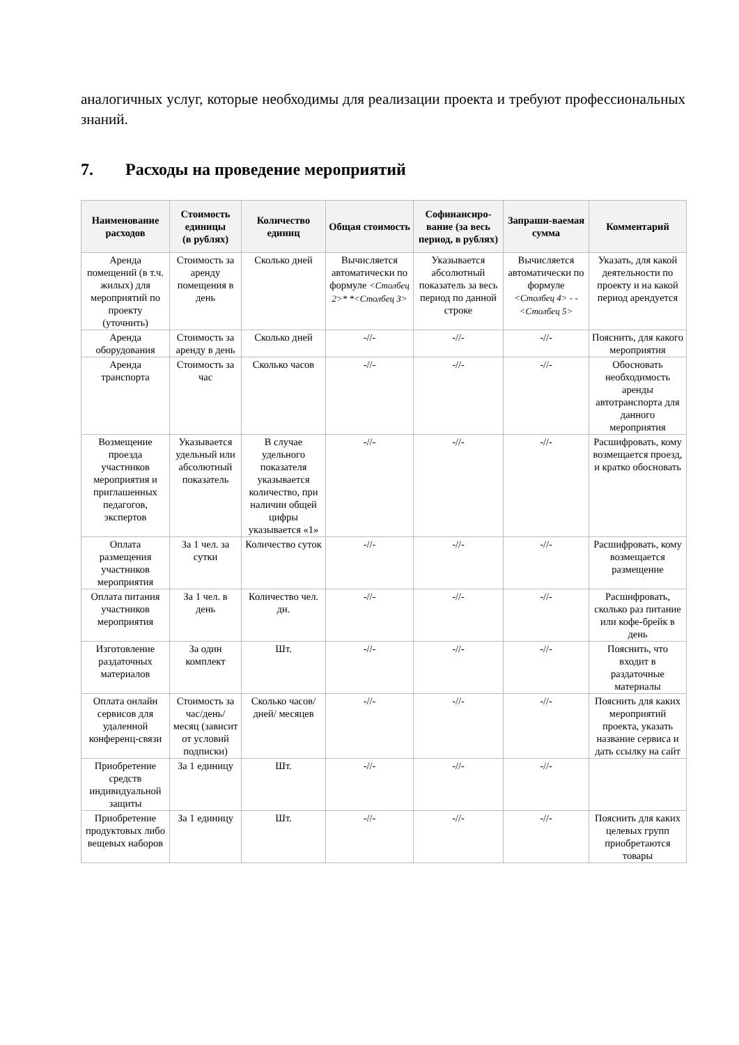аналогичных услуг, которые необходимы для реализации проекта и требуют профессиональных знаний.
7. Расходы на проведение мероприятий
| Наименование расходов | Стоимость единицы (в рублях) | Количество единиц | Общая стоимость | Софинансиро-вание (за весь период, в рублях) | Запраши-ваемая сумма | Комментарий |
| --- | --- | --- | --- | --- | --- | --- |
| Аренда помещений (в т.ч. жилых) для мероприятий по проекту (уточнить) | Стоимость за аренду помещения в день | Сколько дней | Вычисляется автоматически по формуле <Столбец 2>* *<Столбец 3> | Указывается абсолютный показатель за весь период по данной строке | Вычисляется автоматически по формуле <Столбец 4> - -<Столбец 5> | Указать, для какой деятельности по проекту и на какой период арендуется |
| Аренда оборудования | Стоимость за аренду в день | Сколько дней | -//- | -//- | -//- | Пояснить, для какого мероприятия |
| Аренда транспорта | Стоимость за час | Сколько часов | -//- | -//- | -//- | Обосновать необходимость аренды автотранспорта для данного мероприятия |
| Возмещение проезда участников мероприятия и приглашенных педагогов, экспертов | Указывается удельный или абсолютный показатель | В случае удельного показателя указывается количество, при наличии общей цифры указывается «1» | -//- | -//- | -//- | Расшифровать, кому возмещается проезд, и кратко обосновать |
| Оплата размещения участников мероприятия | За 1 чел. за сутки | Количество суток | -//- | -//- | -//- | Расшифровать, кому возмещается размещение |
| Оплата питания участников мероприятия | За 1 чел. в день | Количество чел. дн. | -//- | -//- | -//- | Расшифровать, сколько раз питание или кофе-брейк в день |
| Изготовление раздаточных материалов | За один комплект | Шт. | -//- | -//- | -//- | Пояснить, что входит в раздаточные материалы |
| Оплата онлайн сервисов для удаленной конференц-связи | Стоимость за час/день/ месяц (зависит от условий подписки) | Сколько часов/дней/ месяцев | -//- | -//- | -//- | Пояснить для каких мероприятий проекта, указать название сервиса и дать ссылку на сайт |
| Приобретение средств индивидуальной защиты | За 1 единицу | Шт. | -//- | -//- | -//- | |
| Приобретение продуктовых либо вещевых наборов | За 1 единицу | Шт. | -//- | -//- | -//- | Пояснить для каких целевых групп приобретаются товары |